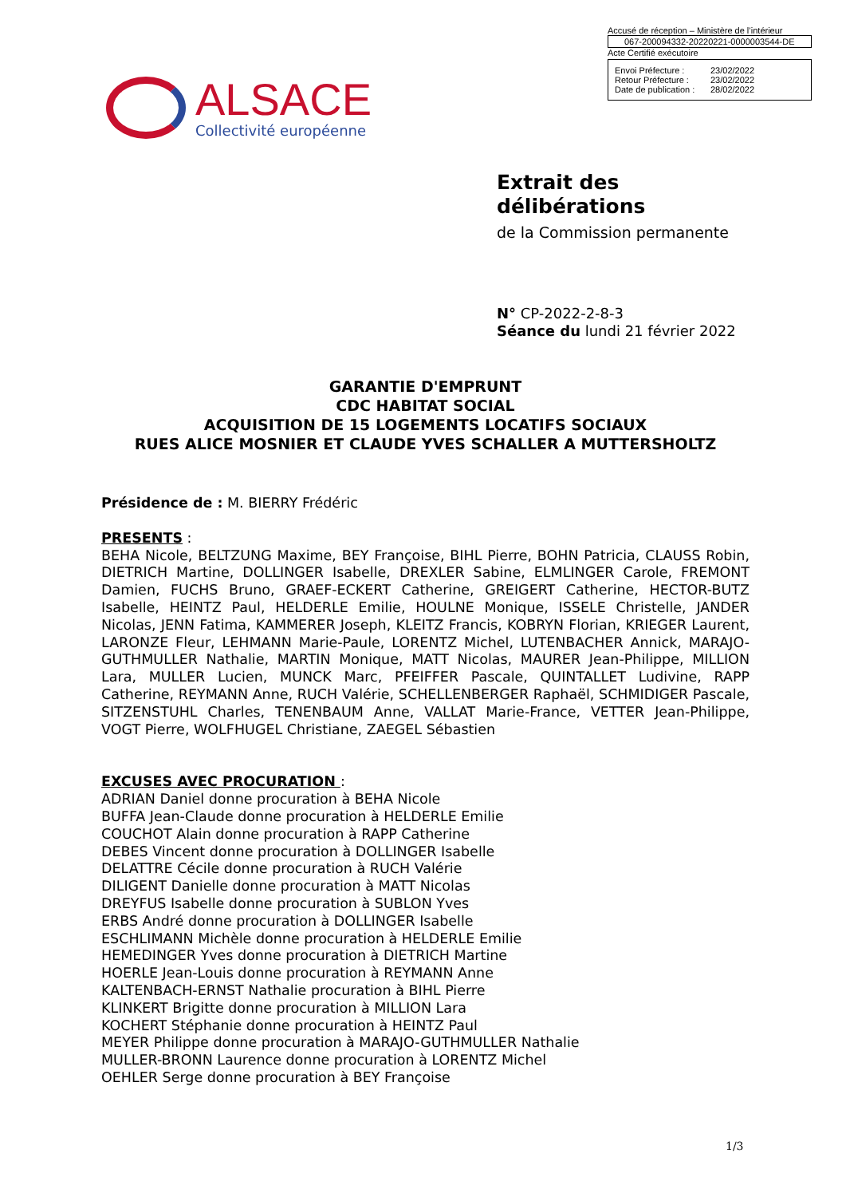Accusé de réception – Ministère de l’intérieur
067-200094332-20220221-0000003544-DE
Acte Certifié exécutoire
Envoi Préfecture : 23/02/2022
Retour Préfecture : 23/02/2022
Date de publication : 28/02/2022
ALSACE
Collectivité européenne
Extrait des
délibérations
de la Commission permanente
N° CP-2022-2-8-3
Séance du lundi 21 février 2022
GARANTIE D'EMPRUNT
CDC HABITAT SOCIAL
ACQUISITION DE 15 LOGEMENTS LOCATIFS SOCIAUX
RUES ALICE MOSNIER ET CLAUDE YVES SCHALLER A MUTTERSHOLTZ
Présidence de : M. BIERRY Frédéric
PRESENTS :
BEHA Nicole, BELTZUNG Maxime, BEY Françoise, BIHL Pierre, BOHN Patricia, CLAUSS Robin, DIETRICH Martine, DOLLINGER Isabelle, DREXLER Sabine, ELMLINGER Carole, FREMONT Damien, FUCHS Bruno, GRAEF-ECKERT Catherine, GREIGERT Catherine, HECTOR-BUTZ Isabelle, HEINTZ Paul, HELDERLE Emilie, HOULNE Monique, ISSELE Christelle, JANDER Nicolas, JENN Fatima, KAMMERER Joseph, KLEITZ Francis, KOBRYN Florian, KRIEGER Laurent, LARONZE Fleur, LEHMANN Marie-Paule, LORENTZ Michel, LUTENBACHER Annick, MARAJO-GUTHMULLER Nathalie, MARTIN Monique, MATT Nicolas, MAURER Jean-Philippe, MILLION Lara, MULLER Lucien, MUNCK Marc, PFEIFFER Pascale, QUINTALLET Ludivine, RAPP Catherine, REYMANN Anne, RUCH Valérie, SCHELLENBERGER Raphaël, SCHMIDIGER Pascale, SITZENSTUHL Charles, TENENBAUM Anne, VALLAT Marie-France, VETTER Jean-Philippe, VOGT Pierre, WOLFHUGEL Christiane, ZAEGEL Sébastien
EXCUSES AVEC PROCURATION :
ADRIAN Daniel donne procuration à BEHA Nicole
BUFFA Jean-Claude donne procuration à HELDERLE Emilie
COUCHOT Alain donne procuration à RAPP Catherine
DEBES Vincent donne procuration à DOLLINGER Isabelle
DELATTRE Cécile donne procuration à RUCH Valérie
DILIGENT Danielle donne procuration à MATT Nicolas
DREYFUS Isabelle donne procuration à SUBLON Yves
ERBS André donne procuration à DOLLINGER Isabelle
ESCHLIMANN Michèle donne procuration à HELDERLE Emilie
HEMEDINGER Yves donne procuration à DIETRICH Martine
HOERLE Jean-Louis donne procuration à REYMANN Anne
KALTENBACH-ERNST Nathalie procuration à BIHL Pierre
KLINKERT Brigitte donne procuration à MILLION Lara
KOCHERT Stéphanie donne procuration à HEINTZ Paul
MEYER Philippe donne procuration à MARAJO-GUTHMULLER Nathalie
MULLER-BRONN Laurence donne procuration à LORENTZ Michel
OEHLER Serge donne procuration à BEY Françoise
1/3